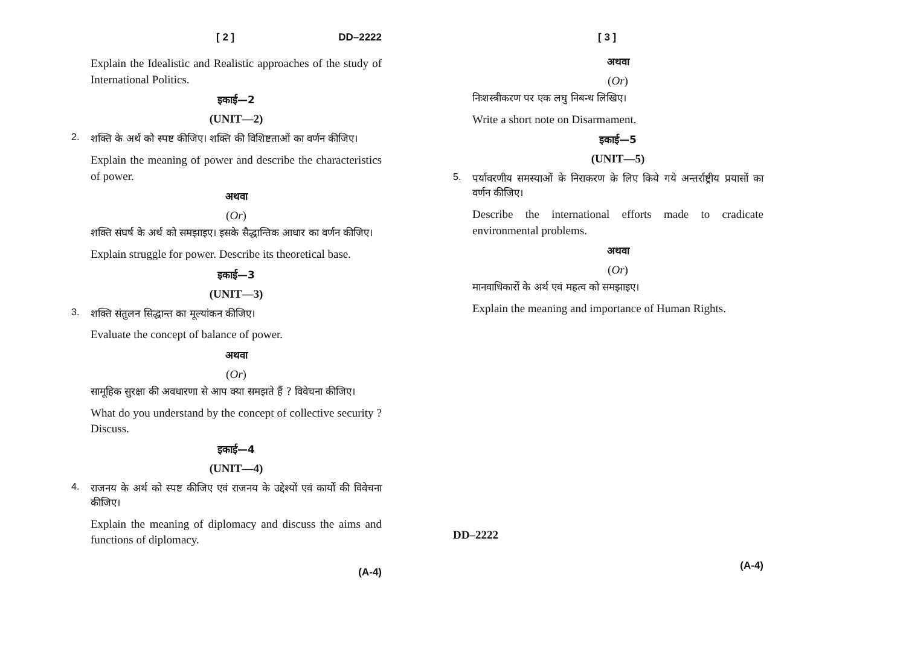[ 2 ] DD–2222
Explain the Idealistic and Realistic approaches of the study of International Politics.
इकाई—2
(UNIT—2)
2. शक्ति के अर्थ को स्पष्ट कीजिए। शक्ति की विशिष्टताओं का वर्णन कीजिए।
Explain the meaning of power and describe the characteristics of power.
अथवा
(Or)
शक्ति संघर्ष के अर्थ को समझाइए। इसके सैद्धान्तिक आधार का वर्णन कीजिए।
Explain struggle for power. Describe its theoretical base.
इकाई—3
(UNIT—3)
3. शक्ति संतुलन सिद्धान्त का मूल्यांकन कीजिए।
Evaluate the concept of balance of power.
अथवा
(Or)
सामूहिक सुरक्षा की अवधारणा से आप क्या समझते हैं ? विवेचना कीजिए।
What do you understand by the concept of collective security ? Discuss.
इकाई—4
(UNIT—4)
4. राजनय के अर्थ को स्पष्ट कीजिए एवं राजनय के उद्देश्यों एवं कार्यों की विवेचना कीजिए।
Explain the meaning of diplomacy and discuss the aims and functions of diplomacy.
(A-4)
[ 3 ]
अथवा
(Or)
निःशस्त्रीकरण पर एक लघु निबन्ध लिखिए।
Write a short note on Disarmament.
इकाई—5
(UNIT—5)
5. पर्यावरणीय समस्याओं के निराकरण के लिए किये गये अन्तर्राष्ट्रीय प्रयासों का वर्णन कीजिए।
Describe the international efforts made to cradicate environmental problems.
अथवा
(Or)
मानवाधिकारों के अर्थ एवं महत्व को समझाइए।
Explain the meaning and importance of Human Rights.
DD–2222
(A-4)